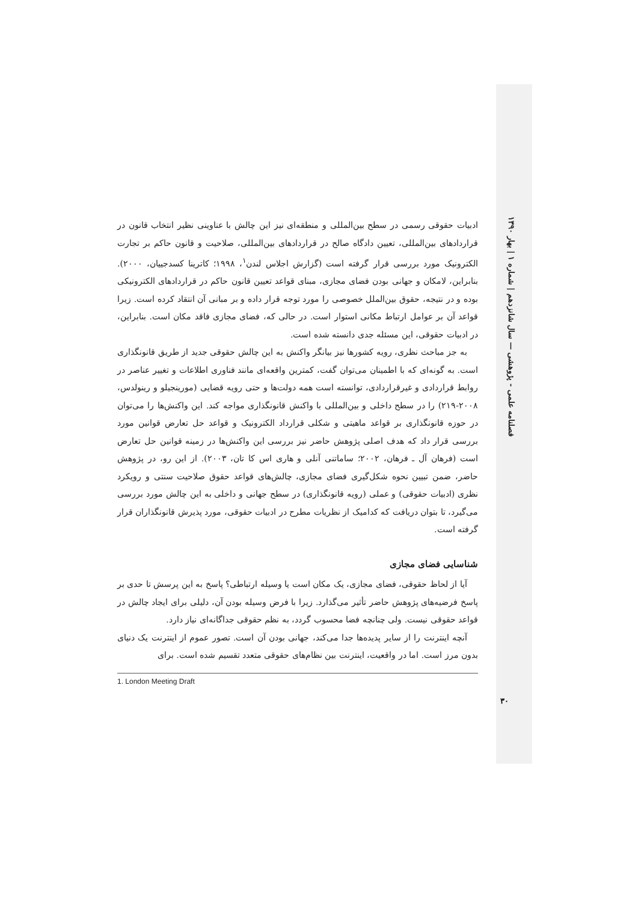فصلنامه علمی - پژوهشی — سال شانزدهم | شماره ۱ | بهار ۱۳۹۰
ادبیات حقوقی رسمی در سطح بین‌المللی و منطقه‌ای نیز این چالش با عناوینی نظیر انتخاب قانون در قراردادهای بین‌المللی، تعیین دادگاه صالح در قراردادهای بین‌المللی، صلاحیت و قانون حاکم بر تجارت الکترونیک مورد بررسی قرار گرفته است (گزارش اجلاس لندن<sup>۱</sup>، ۱۹۹۸؛ کاترینا کسدجییان، ۲۰۰۰). بنابراین، لامکان و جهانی بودن فضای مجازی، مبنای قواعد تعیین قانون حاکم در قراردادهای الکترونیکی بوده و در نتیجه، حقوق بین‌الملل خصوصی را مورد توجه قرار داده و بر مبانی آن انتقاد کرده است. زیرا قواعد آن بر عوامل ارتباط مکانی استوار است. در حالی که، فضای مجازی فاقد مکان است. بنابراین، در ادبیات حقوقی، این مسئله جدی دانسته شده است.
به جز مباحث نظری، رویه کشورها نیز بیانگر واکنش به این چالش حقوقی جدید از طریق قانونگذاری است. به گونه‌ای که با اطمینان می‌توان گفت، کمترین واقعه‌ای مانند فناوری اطلاعات و تغییر عناصر در روابط قراردادی و غیرقراردادی، توانسته است همه دولت‌ها و حتی رویه قضایی (مورینجیلو و رینولدس، ۲۰۰۸-۲۱۹) را در سطح داخلی و بین‌المللی با واکنش قانونگذاری مواجه کند. این واکنش‌ها را می‌توان در حوزه قانونگذاری بر قواعد ماهیتی و شکلی قرارداد الکترونیک و قواعد حل تعارض قوانین مورد بررسی قرار داد که هدف اصلی پژوهش حاضر نیز بررسی این واکنش‌ها در زمینه قوانین حل تعارض است (فرهان آل ـ فرهان، ۲۰۰۲؛ ساماتنی آنلی و هاری اس کا تان، ۲۰۰۳). از این رو، در پژوهش حاضر، ضمن تبیین نحوه شکل‌گیری فضای مجازی، چالش‌های قواعد حقوق صلاحیت سنتی و رویکرد نظری (ادبیات حقوقی) و عملی (رویه قانونگذاری) در سطح جهانی و داخلی به این چالش مورد بررسی می‌گیرد، تا بتوان دریافت که کدامیک از نظریات مطرح در ادبیات حقوقی، مورد پذیرش قانونگذاران قرار گرفته است.
شناسایی فضای مجازی
آیا از لحاظ حقوقی، فضای مجازی، یک مکان است یا وسیله ارتباطی؟ پاسخ به این پرسش تا حدی بر پاسخ فرضیه‌های پژوهش حاضر تأثیر می‌گذارد. زیرا با فرض وسیله بودن آن، دلیلی برای ایجاد چالش در قواعد حقوقی نیست. ولی چنانچه فضا محسوب گردد، به نظم حقوقی جداگانه‌ای نیاز دارد.
آنچه اینترنت را از سایر پدیده‌ها جدا می‌کند، جهانی بودن آن است. تصور عموم از اینترنت یک دنیای بدون مرز است. اما در واقعیت، اینترنت بین نظام‌های حقوقی متعدد تقسیم شده است. برای
1. London Meeting Draft
۳۰